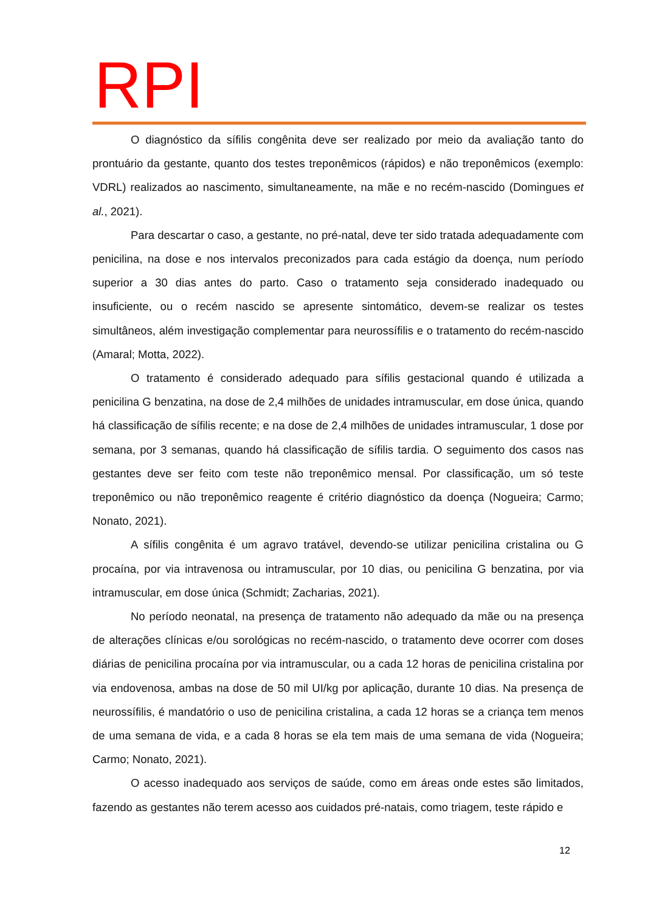RPI
O diagnóstico da sífilis congênita deve ser realizado por meio da avaliação tanto do prontuário da gestante, quanto dos testes treponêmicos (rápidos) e não treponêmicos (exemplo: VDRL) realizados ao nascimento, simultaneamente, na mãe e no recém-nascido (Domingues et al., 2021).
Para descartar o caso, a gestante, no pré-natal, deve ter sido tratada adequadamente com penicilina, na dose e nos intervalos preconizados para cada estágio da doença, num período superior a 30 dias antes do parto. Caso o tratamento seja considerado inadequado ou insuficiente, ou o recém nascido se apresente sintomático, devem-se realizar os testes simultâneos, além investigação complementar para neurossífilis e o tratamento do recém-nascido (Amaral; Motta, 2022).
O tratamento é considerado adequado para sífilis gestacional quando é utilizada a penicilina G benzatina, na dose de 2,4 milhões de unidades intramuscular, em dose única, quando há classificação de sífilis recente; e na dose de 2,4 milhões de unidades intramuscular, 1 dose por semana, por 3 semanas, quando há classificação de sífilis tardia. O seguimento dos casos nas gestantes deve ser feito com teste não treponêmico mensal. Por classificação, um só teste treponêmico ou não treponêmico reagente é critério diagnóstico da doença (Nogueira; Carmo; Nonato, 2021).
A sífilis congênita é um agravo tratável, devendo-se utilizar penicilina cristalina ou G procaína, por via intravenosa ou intramuscular, por 10 dias, ou penicilina G benzatina, por via intramuscular, em dose única (Schmidt; Zacharias, 2021).
No período neonatal, na presença de tratamento não adequado da mãe ou na presença de alterações clínicas e/ou sorológicas no recém-nascido, o tratamento deve ocorrer com doses diárias de penicilina procaína por via intramuscular, ou a cada 12 horas de penicilina cristalina por via endovenosa, ambas na dose de 50 mil UI/kg por aplicação, durante 10 dias. Na presença de neurossífilis, é mandatório o uso de penicilina cristalina, a cada 12 horas se a criança tem menos de uma semana de vida, e a cada 8 horas se ela tem mais de uma semana de vida (Nogueira; Carmo; Nonato, 2021).
O acesso inadequado aos serviços de saúde, como em áreas onde estes são limitados, fazendo as gestantes não terem acesso aos cuidados pré-natais, como triagem, teste rápido e
12